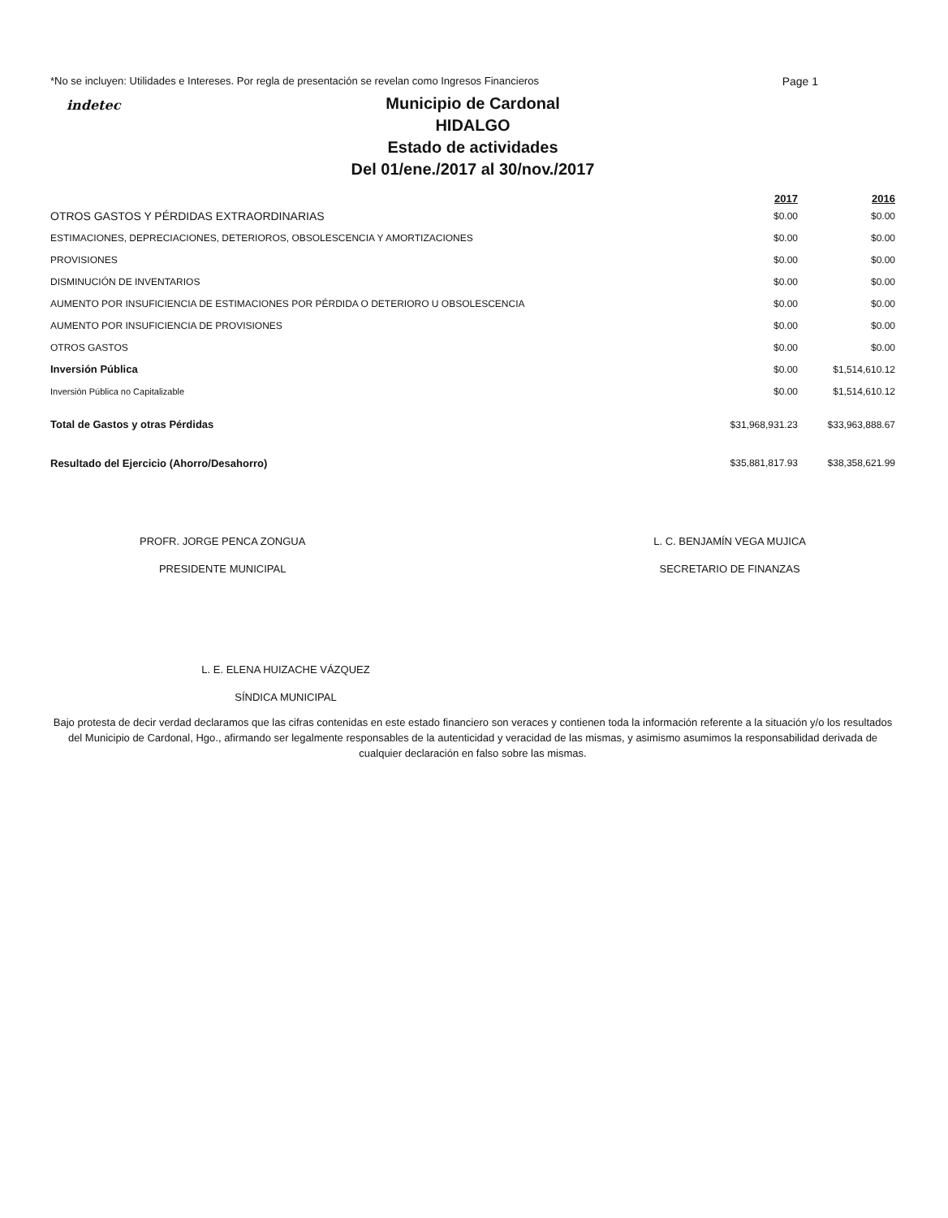*No se incluyen: Utilidades e Intereses. Por regla de presentación se revelan como Ingresos Financieros Page 1
indetec Municipio de Cardonal
HIDALGO
Estado de actividades
Del 01/ene./2017 al 30/nov./2017
| | 2017 | 2016 |
| --- | --- | --- |
| OTROS GASTOS Y PÉRDIDAS EXTRAORDINARIAS | $0.00 | $0.00 |
| ESTIMACIONES, DEPRECIACIONES, DETERIOROS, OBSOLESCENCIA Y AMORTIZACIONES | $0.00 | $0.00 |
| PROVISIONES | $0.00 | $0.00 |
| DISMINUCIÓN DE INVENTARIOS | $0.00 | $0.00 |
| AUMENTO POR INSUFICIENCIA DE ESTIMACIONES POR PÉRDIDA O DETERIORO U OBSOLESCENCIA | $0.00 | $0.00 |
| AUMENTO POR INSUFICIENCIA DE PROVISIONES | $0.00 | $0.00 |
| OTROS GASTOS | $0.00 | $0.00 |
| Inversión Pública | $0.00 | $1,514,610.12 |
| Inversión Pública no Capitalizable | $0.00 | $1,514,610.12 |
| Total de Gastos y otras Pérdidas | $31,968,931.23 | $33,963,888.67 |
| Resultado del Ejercicio (Ahorro/Desahorro) | $35,881,817.93 | $38,358,621.99 |
PROFR. JORGE PENCA ZONGUA
PRESIDENTE MUNICIPAL
L. C. BENJAMÍN VEGA MUJICA
SECRETARIO DE FINANZAS
L. E. ELENA HUIZACHE VÁZQUEZ
SÍNDICA MUNICIPAL
Bajo protesta de decir verdad declaramos que las cifras contenidas en este estado financiero son veraces y contienen toda la información referente a la situación y/o los resultados del Municipio de Cardonal, Hgo., afirmando ser legalmente responsables de la autenticidad y veracidad de las mismas, y asimismo asumimos la responsabilidad derivada de cualquier declaración en falso sobre las mismas.